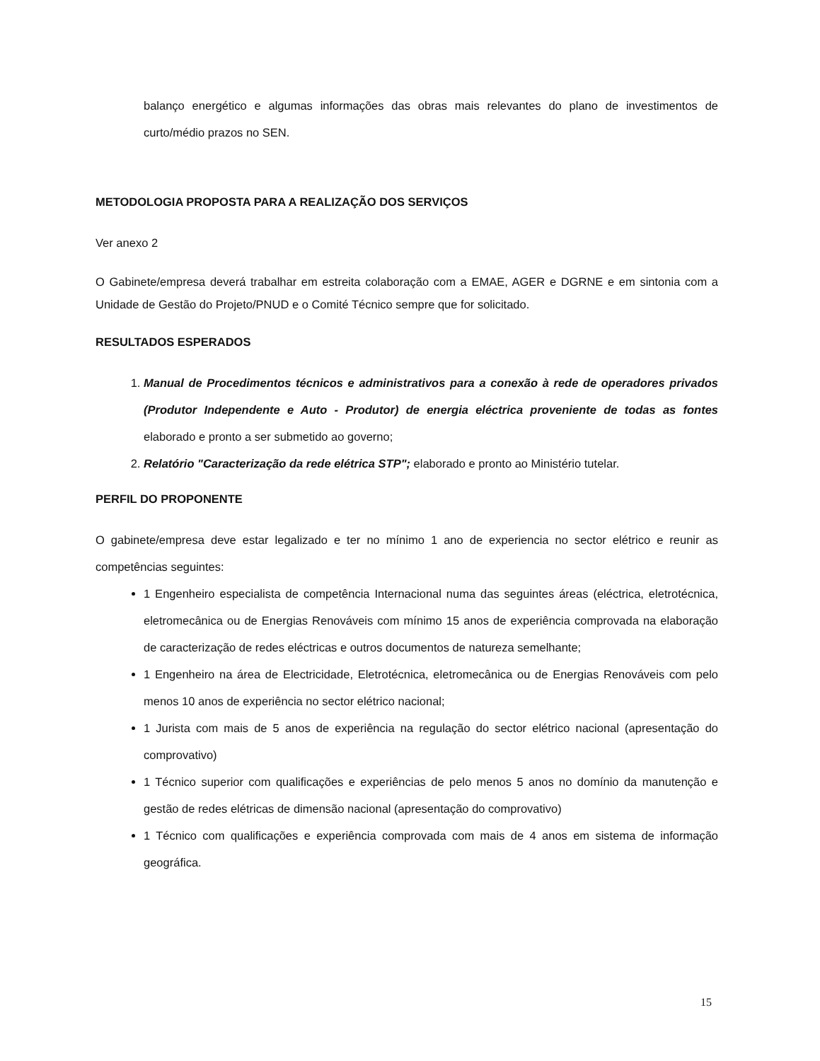balanço energético e algumas informações das obras mais relevantes do plano de investimentos de curto/médio prazos no SEN.
METODOLOGIA PROPOSTA PARA A REALIZAÇÃO DOS SERVIÇOS
Ver anexo 2
O Gabinete/empresa deverá trabalhar em estreita colaboração com a EMAE, AGER e DGRNE e em sintonia com a Unidade de Gestão do Projeto/PNUD e o Comité Técnico sempre que for solicitado.
RESULTADOS ESPERADOS
1. Manual de Procedimentos técnicos e administrativos para a conexão à rede de operadores privados (Produtor Independente e Auto - Produtor) de energia eléctrica proveniente de todas as fontes elaborado e pronto a ser submetido ao governo;
2. Relatório "Caracterização da rede elétrica STP"; elaborado e pronto ao Ministério tutelar.
PERFIL DO PROPONENTE
O gabinete/empresa deve estar legalizado e ter no mínimo 1 ano de experiencia no sector elétrico e reunir as competências seguintes:
1 Engenheiro especialista de competência Internacional numa das seguintes áreas (eléctrica, eletrotécnica, eletromecânica ou de Energias Renováveis com mínimo 15 anos de experiência comprovada na elaboração de caracterização de redes eléctricas e outros documentos de natureza semelhante;
1 Engenheiro na área de Electricidade, Eletrotécnica, eletromecânica ou de Energias Renováveis com pelo menos 10 anos de experiência no sector elétrico nacional;
1 Jurista com mais de 5 anos de experiência na regulação do sector elétrico nacional (apresentação do comprovativo)
1 Técnico superior com qualificações e experiências de pelo menos 5 anos no domínio da manutenção e gestão de redes elétricas de dimensão nacional (apresentação do comprovativo)
1 Técnico com qualificações e experiência comprovada com mais de 4 anos em sistema de informação geográfica.
15